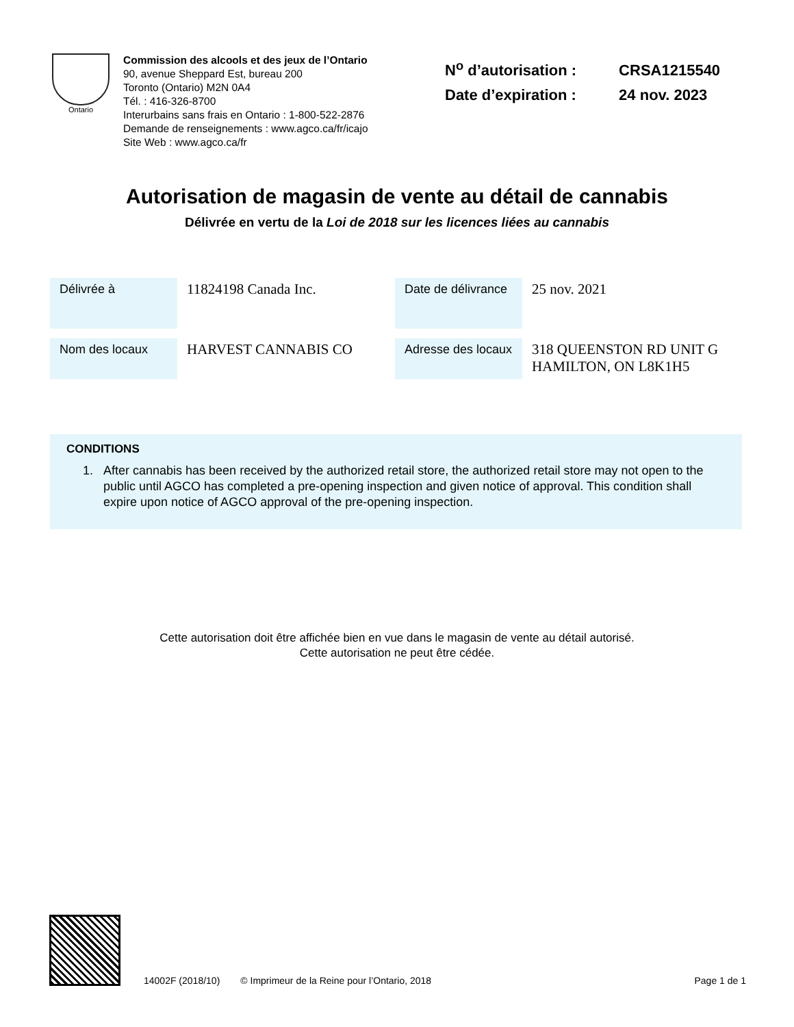Ontario
Commission des alcools et des jeux de l’Ontario
90, avenue Sheppard Est, bureau 200
Toronto (Ontario) M2N 0A4
Tél. : 416-326-8700
Interurbains sans frais en Ontario : 1-800-522-2876
Demande de renseignements : www.agco.ca/fr/icajo
Site Web : www.agco.ca/fr
N<sup>o</sup> d’autorisation : CRSA1215540
Date d’expiration : 24 nov. 2023
Autorisation de magasin de vente au détail de cannabis
Délivrée en vertu de la Loi de 2018 sur les licences liées au cannabis
| Délivrée à | 11824198 Canada Inc. | Date de délivrance | 25 nov. 2021 |
| Nom des locaux | HARVEST CANNABIS CO | Adresse des locaux | 318 QUEENSTON RD UNIT G HAMILTON, ON L8K1H5 |
CONDITIONS
1. After cannabis has been received by the authorized retail store, the authorized retail store may not open to the public until AGCO has completed a pre-opening inspection and given notice of approval. This condition shall expire upon notice of AGCO approval of the pre-opening inspection.
Cette autorisation doit être affichée bien en vue dans le magasin de vente au détail autorisé.
Cette autorisation ne peut être cédée.
14002F (2018/10) © Imprimeur de la Reine pour l’Ontario, 2018 Page 1 de 1